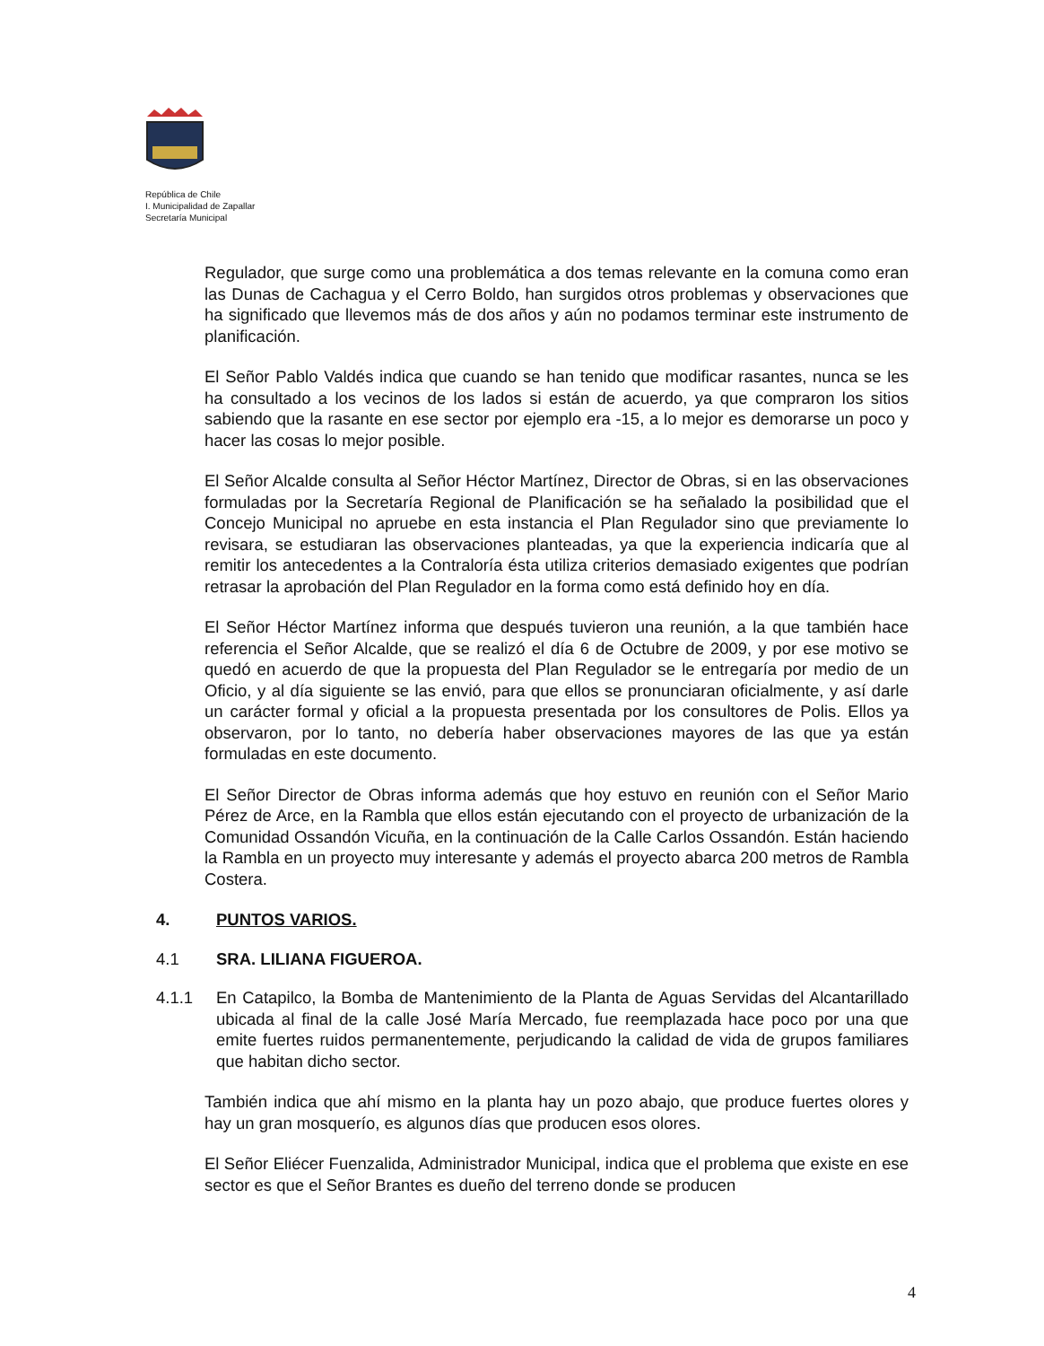República de Chile
I. Municipalidad de Zapallar
Secretaría Municipal
Regulador, que surge como una problemática a dos temas relevante en la comuna como eran las Dunas de Cachagua y el Cerro Boldo, han surgidos otros problemas y observaciones que ha significado que llevemos más de dos años y aún no podamos terminar este instrumento de planificación.
El Señor Pablo Valdés indica que cuando se han tenido que modificar rasantes, nunca se les ha consultado a los vecinos de los lados si están de acuerdo, ya que compraron los sitios sabiendo que la rasante en ese sector por ejemplo era -15, a lo mejor es demorarse un poco y hacer las cosas lo mejor posible.
El Señor Alcalde consulta al Señor Héctor Martínez, Director de Obras, si en las observaciones formuladas por la Secretaría Regional de Planificación se ha señalado la posibilidad que el Concejo Municipal no apruebe en esta instancia el Plan Regulador sino que previamente lo revisara, se estudiaran las observaciones planteadas, ya que la experiencia indicaría que al remitir los antecedentes a la Contraloría ésta utiliza criterios demasiado exigentes que podrían retrasar la aprobación del Plan Regulador en la forma como está definido hoy en día.
El Señor Héctor Martínez informa que después tuvieron una reunión, a la que también hace referencia el Señor Alcalde, que se realizó el día 6 de Octubre de 2009, y por ese motivo se quedó en acuerdo de que la propuesta del Plan Regulador se le entregaría por medio de un Oficio, y al día siguiente se las envió, para que ellos se pronunciaran oficialmente, y así darle un carácter formal y oficial a la propuesta presentada por los consultores de Polis. Ellos ya observaron, por lo tanto, no debería haber observaciones mayores de las que ya están formuladas en este documento.
El Señor Director de Obras informa además que hoy estuvo en reunión con el Señor Mario Pérez de Arce, en la Rambla que ellos están ejecutando con el proyecto de urbanización de la Comunidad Ossandón Vicuña, en la continuación de la Calle Carlos Ossandón. Están haciendo la Rambla en un proyecto muy interesante y además el proyecto abarca 200 metros de Rambla Costera.
4. PUNTOS VARIOS.
4.1 SRA. LILIANA FIGUEROA.
4.1.1 En Catapilco, la Bomba de Mantenimiento de la Planta de Aguas Servidas del Alcantarillado ubicada al final de la calle José María Mercado, fue reemplazada hace poco por una que emite fuertes ruidos permanentemente, perjudicando la calidad de vida de grupos familiares que habitan dicho sector.
También indica que ahí mismo en la planta hay un pozo abajo, que produce fuertes olores y hay un gran mosquerío, es algunos días que producen esos olores.
El Señor Eliécer Fuenzalida, Administrador Municipal, indica que el problema que existe en ese sector es que el Señor Brantes es dueño del terreno donde se producen
4